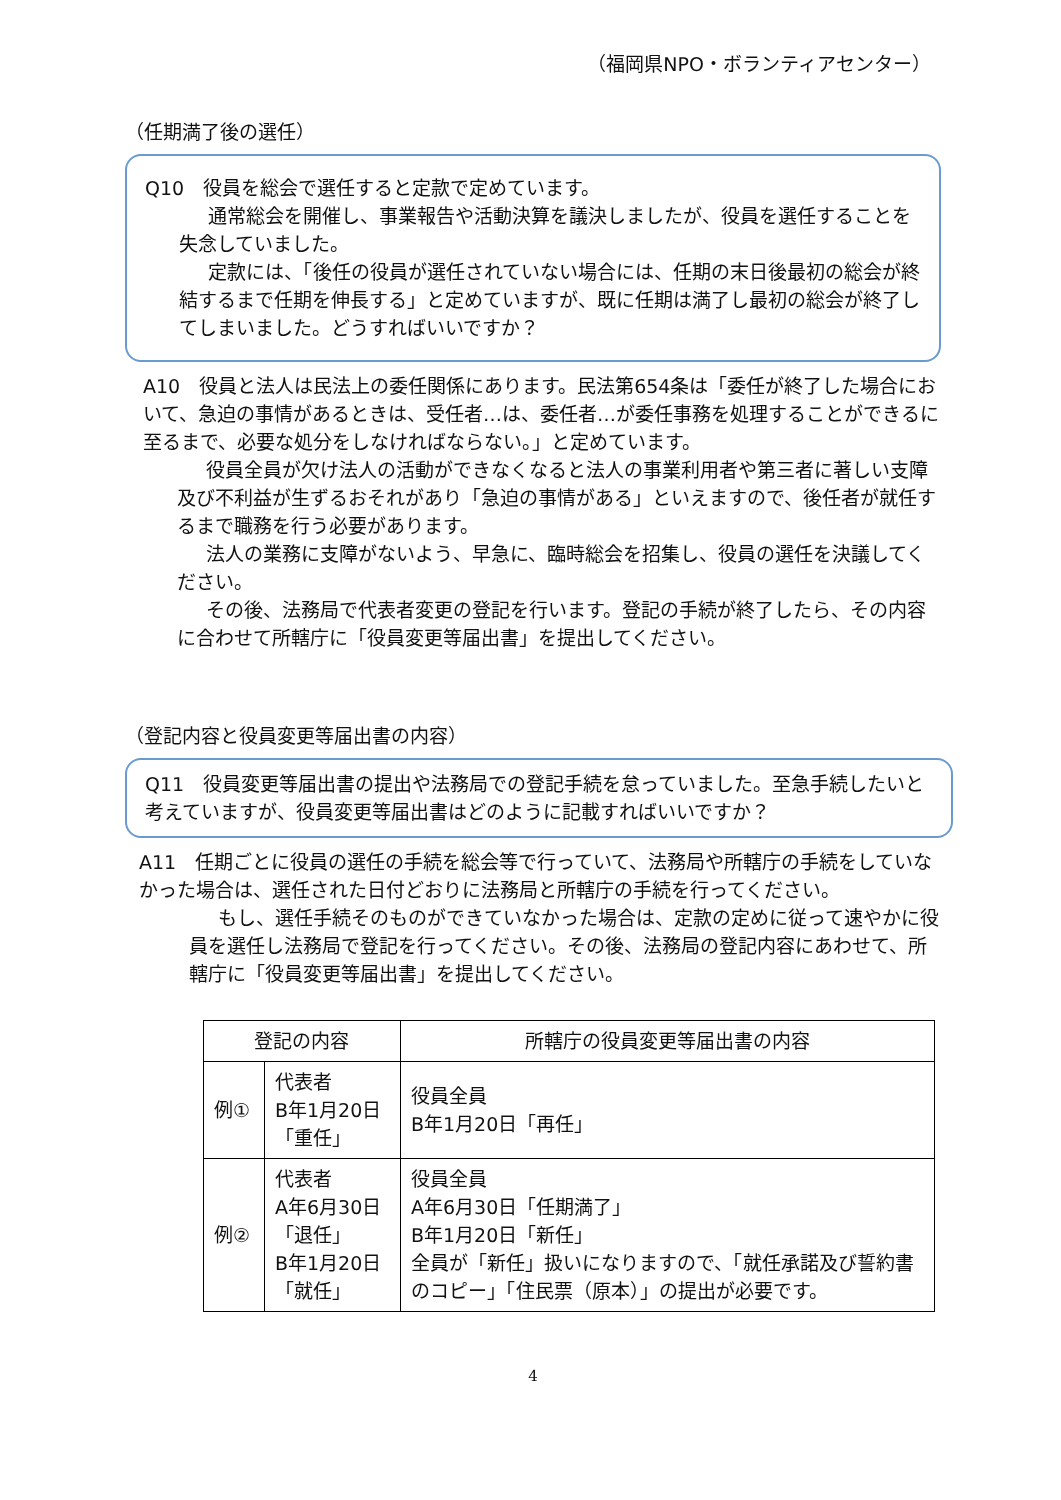（福岡県NPO・ボランティアセンター）
（任期満了後の選任）
Q10　役員を総会で選任すると定款で定めています。
通常総会を開催し、事業報告や活動決算を議決しましたが、役員を選任することを失念していました。
定款には、「後任の役員が選任されていない場合には、任期の末日後最初の総会が終結するまで任期を伸長する」と定めていますが、既に任期は満了し最初の総会が終了してしまいました。どうすればいいですか？
A10　役員と法人は民法上の委任関係にあります。民法第654条は「委任が終了した場合において、急迫の事情があるときは、受任者…は、委任者…が委任事務を処理することができるに至るまで、必要な処分をしなければならない。」と定めています。
役員全員が欠け法人の活動ができなくなると法人の事業利用者や第三者に著しい支障及び不利益が生ずるおそれがあり「急迫の事情がある」といえますので、後任者が就任するまで職務を行う必要があります。
法人の業務に支障がないよう、早急に、臨時総会を招集し、役員の選任を決議してください。
その後、法務局で代表者変更の登記を行います。登記の手続が終了したら、その内容に合わせて所轄庁に「役員変更等届出書」を提出してください。
（登記内容と役員変更等届出書の内容）
Q11　役員変更等届出書の提出や法務局での登記手続を怠っていました。至急手続したいと考えていますが、役員変更等届出書はどのように記載すればいいですか？
A11　任期ごとに役員の選任の手続を総会等で行っていて、法務局や所轄庁の手続をしていなかった場合は、選任された日付どおりに法務局と所轄庁の手続を行ってください。
もし、選任手続そのものができていなかった場合は、定款の定めに従って速やかに役員を選任し法務局で登記を行ってください。その後、法務局の登記内容にあわせて、所轄庁に「役員変更等届出書」を提出してください。
| 登記の内容 | | 所轄庁の役員変更等届出書の内容 |
| --- | --- | --- |
| 例① | 代表者 B年1月20日「重任」 | 役員全員 B年1月20日「再任」 |
| 例② | 代表者 A年6月30日「退任」 B年1月20日「就任」 | 役員全員 A年6月30日「任期満了」 B年1月20日「新任」 全員が「新任」扱いになりますので、「就任承諾及び誓約書のコピー」「住民票（原本）」の提出が必要です。 |
4